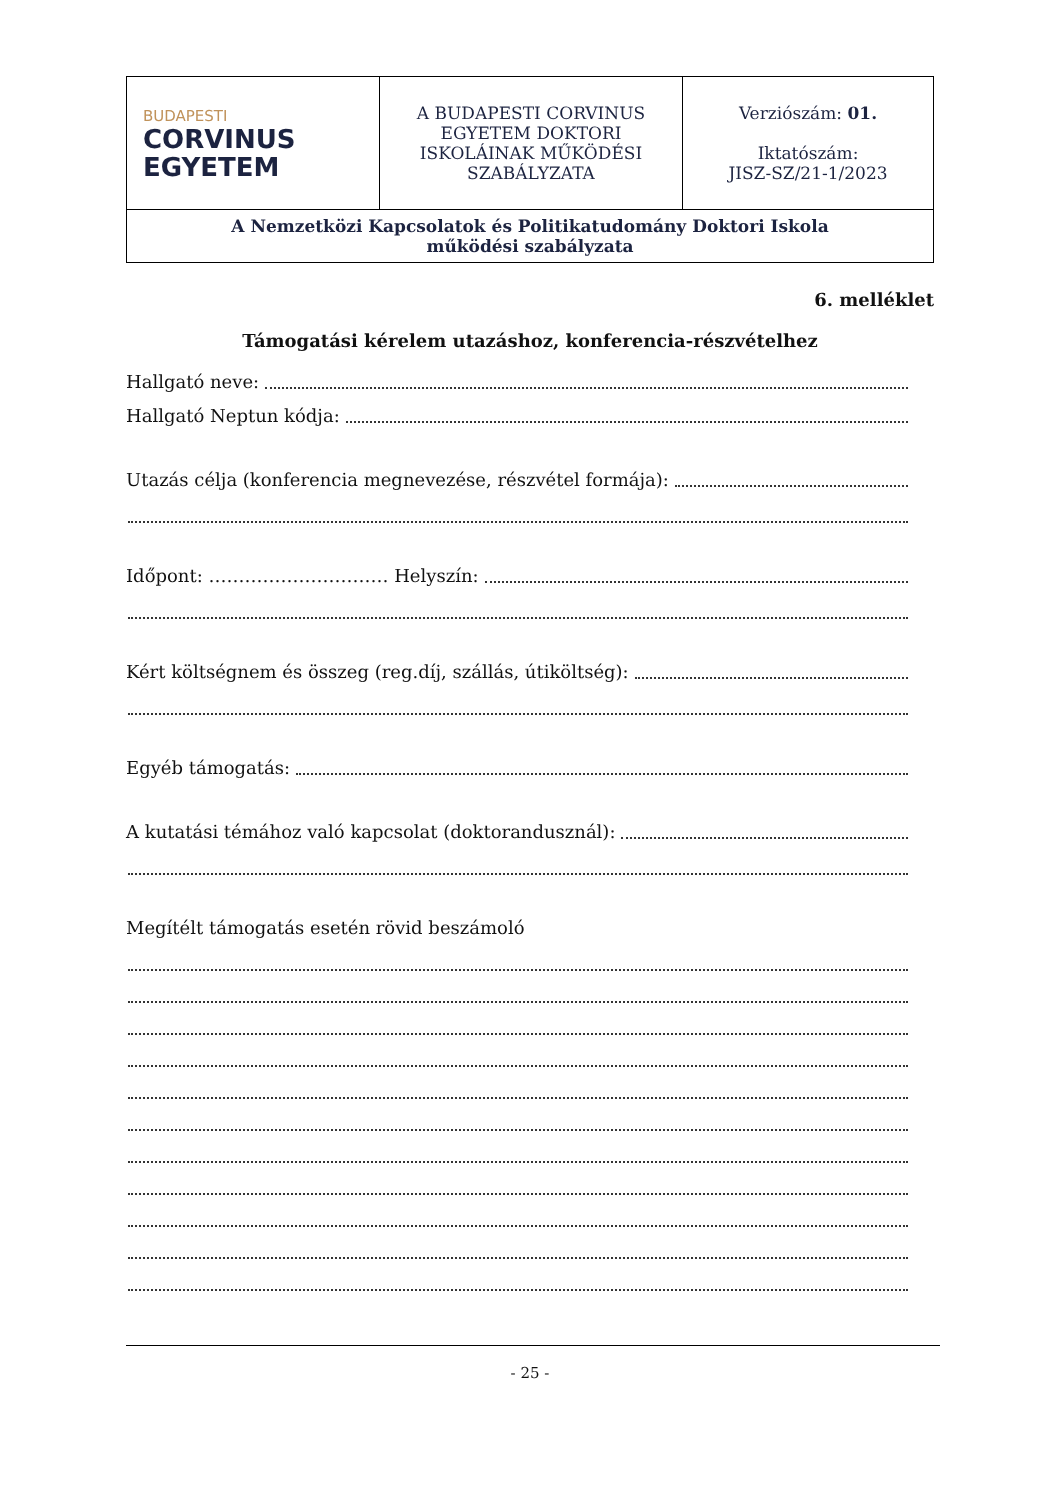| BUDAPESTI CORVINUS EGYETEM | A BUDAPESTI CORVINUS EGYETEM DOKTORI ISKOLÁINAK MŰKÖDÉSI SZABÁLYZATA | Verziószám: 01. Iktatószám: JISZ-SZ/21-1/2023 |
| A Nemzetközi Kapcsolatok és Politikatudomány Doktori Iskola működési szabályzata | | |
6. melléklet
Támogatási kérelem utazáshoz, konferencia-részvételhez
Hallgató neve:
Hallgató Neptun kódja:
Utazás célja (konferencia megnevezése, részvétel formája):
Időpont: ………………………… Helyszín:
Kért költségnem és összeg (reg.díj, szállás, útiköltség):
Egyéb támogatás:
A kutatási témához való kapcsolat (doktorandusznál):
Megítélt támogatás esetén rövid beszámoló
- 25 -